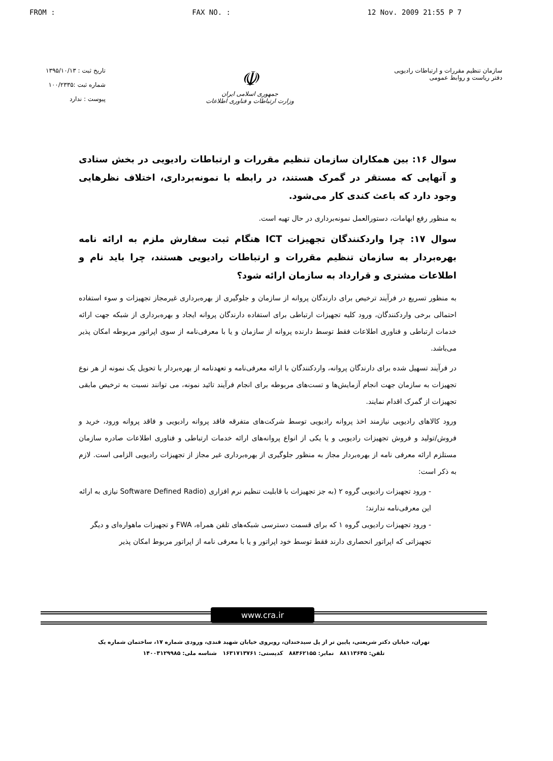FROM : FAX NO. : 12 Nov. 2009 21:55 P 7
سازمان تنظیم مقررات و ارتباطات رادیویی
دفتر ریاست و روابط عمومی
☫
جمهوری اسلامی ایران
وزارت ارتباطات و فناوری اطلاعات
تاریخ ثبت : ۱۳۹۵/۱۰/۱۳
شماره ثبت :۱۰۰/۲۳۳۵
پیوست : ندارد
سوال ۱۶: بین همکاران سازمان تنظیم مقررات و ارتباطات رادیویی در بخش ستادی و آنهایی که مستقر در گمرک هستند، در رابطه با نمونه‌برداری، اختلاف نظرهایی وجود دارد که باعث کندی کار می‌شود.
به منظور رفع ابهامات، دستورالعمل نمونه‌برداری در حال تهیه است.
سوال ۱۷: چرا واردکنندگان تجهیزات ICT هنگام ثبت سفارش ملزم به ارائه نامه بهره‌بردار به سازمان تنظیم مقررات و ارتباطات رادیویی هستند، چرا باید نام و اطلاعات مشتری و قرارداد به سازمان ارائه شود؟
به منظور تسریع در فرآیند ترخیص برای دارندگان پروانه از سازمان و جلوگیری از بهره‌برداری غیرمجاز تجهیزات و سوء استفاده احتمالی برخی واردکنندگان، ورود کلیه تجهیزات ارتباطی برای استفاده دارندگان پروانه ایجاد و بهره‌برداری از شبکه جهت ارائه خدمات ارتباطی و فناوری اطلاعات فقط توسط دارنده پروانه از سازمان و یا با معرفی‌نامه از سوی اپراتور مربوطه امکان پذیر می‌باشد.
در فرآیند تسهیل شده برای دارندگان پروانه، واردکنندگان با ارائه معرفی‌نامه و تعهدنامه از بهره‌بردار با تحویل یک نمونه از هر نوع تجهیزات به سازمان جهت انجام آزمایش‌ها و تست‌های مربوطه برای انجام فرآیند تائید نمونه، می توانند نسبت به ترخیص مابقی تجهیزات از گمرک اقدام نمایند.
ورود کالاهای رادیویی نیازمند اخذ پروانه رادیویی توسط شرکت‌های متفرقه فاقد پروانه رادیویی و فاقد پروانه ورود، خرید و فروش/تولید و فروش تجهیزات رادیویی و یا یکی از انواع پروانه‌های ارائه خدمات ارتباطی و فناوری اطلاعات صادره سازمان مستلزم ارائه معرفی نامه از بهره‌بردار مجاز به منظور جلوگیری از بهره‌برداری غیر مجاز از تجهیزات رادیویی الزامی است. لازم به ذکر است:
- ورود تجهیزات رادیویی گروه ۲ (به جز تجهیزات با قابلیت تنظیم نرم افزاری (Software Defined Radio نیازی به ارائه این معرفی‌نامه ندارند؛
- ورود تجهیزات رادیویی گروه ۱ که برای قسمت دسترسی شبکه‌های تلفن همراه، FWA و تجهیزات ماهواره‌ای و دیگر تجهیزاتی که اپراتور انحصاری دارند فقط توسط خود اپراتور و یا با معرفی نامه از اپراتور مربوط امکان پذیر
www.cra.ir
تهران، خیابان دکتر شریعتی، پایین تر از پل سیدخندان، روبروی خیابان شهید قندی، ورودی شماره ۱۷، ساختمان شماره یک
تلفن: ۸۸۱۱۳۶۴۵ نمابر: ۸۸۴۶۲۱۵۵ کدپستی: ۱۶۳۱۷۱۳۷۶۱ شناسه ملی: ۱۴۰۰۳۱۲۹۹۸۵